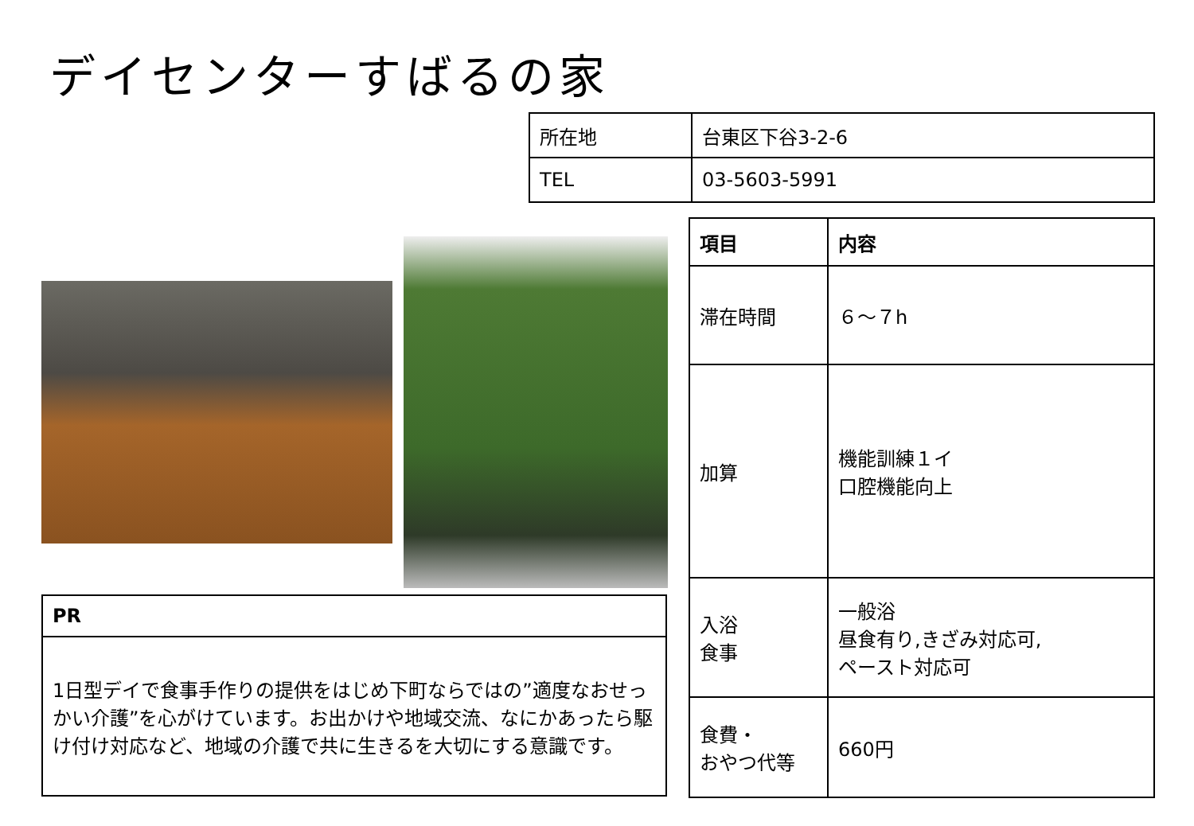デイセンターすばるの家
| 所在地 | 台東区下谷3-2-6 |
| TEL | 03-5603-5991 |
| 項目 | 内容 |
| --- | --- |
| 滞在時間 | ６～７h |
| 加算 | 機能訓練１イ 口腔機能向上 |
| 入浴 食事 | 一般浴 昼食有り,きざみ対応可, ペースト対応可 |
| 食費・ おやつ代等 | 660円 |
| PR |
| --- |
| 1日型デイで食事手作りの提供をはじめ下町ならではの”適度なおせっかい介護”を心がけています。お出かけや地域交流、なにかあったら駆け付け対応など、地域の介護で共に生きるを大切にする意識です。 |